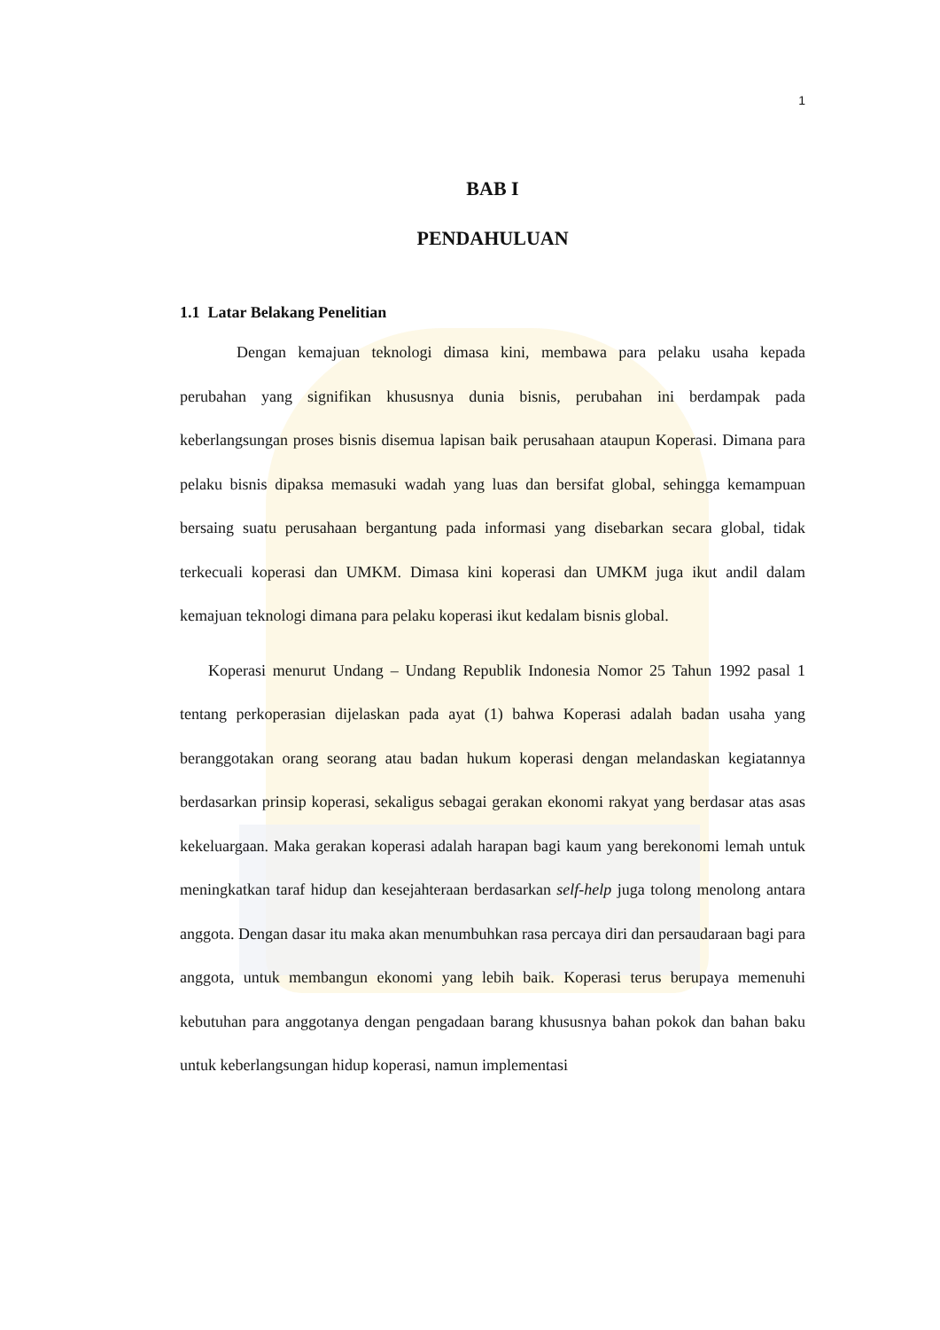1
BAB I
PENDAHULUAN
1.1 Latar Belakang Penelitian
Dengan kemajuan teknologi dimasa kini, membawa para pelaku usaha kepada perubahan yang signifikan khususnya dunia bisnis, perubahan ini berdampak pada keberlangsungan proses bisnis disemua lapisan baik perusahaan ataupun Koperasi. Dimana para pelaku bisnis dipaksa memasuki wadah yang luas dan bersifat global, sehingga kemampuan bersaing suatu perusahaan bergantung pada informasi yang disebarkan secara global, tidak terkecuali koperasi dan UMKM. Dimasa kini koperasi dan UMKM juga ikut andil dalam kemajuan teknologi dimana para pelaku koperasi ikut kedalam bisnis global.
Koperasi menurut Undang – Undang Republik Indonesia Nomor 25 Tahun 1992 pasal 1 tentang perkoperasian dijelaskan pada ayat (1) bahwa Koperasi adalah badan usaha yang beranggotakan orang seorang atau badan hukum koperasi dengan melandaskan kegiatannya berdasarkan prinsip koperasi, sekaligus sebagai gerakan ekonomi rakyat yang berdasar atas asas kekeluargaan. Maka gerakan koperasi adalah harapan bagi kaum yang berekonomi lemah untuk meningkatkan taraf hidup dan kesejahteraan berdasarkan self-help juga tolong menolong antara anggota. Dengan dasar itu maka akan menumbuhkan rasa percaya diri dan persaudaraan bagi para anggota, untuk membangun ekonomi yang lebih baik. Koperasi terus berupaya memenuhi kebutuhan para anggotanya dengan pengadaan barang khususnya bahan pokok dan bahan baku untuk keberlangsungan hidup koperasi, namun implementasi